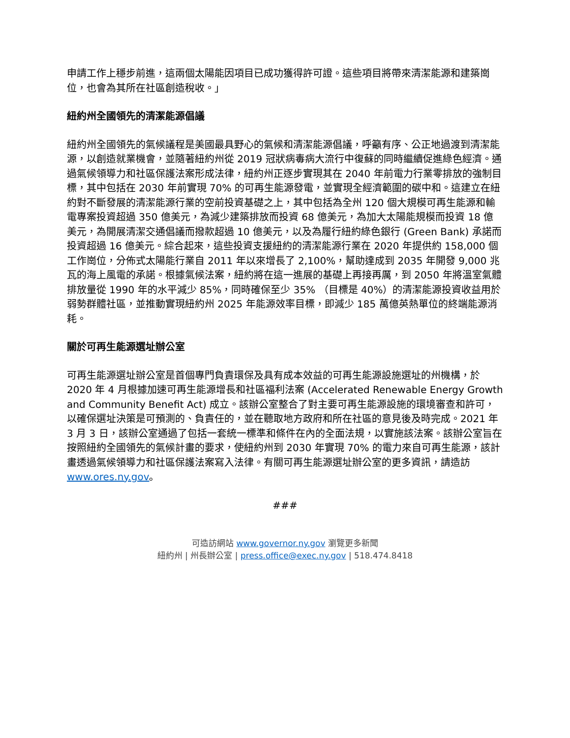申請工作上穩步前進，這兩個太陽能因項目已成功獲得許可證。這些項目將帶來清潔能源和建築崗位，也會為其所在社區創造稅收。」
紐約州全國領先的清潔能源倡議
紐約州全國領先的氣候議程是美國最具野心的氣候和清潔能源倡議，呼籲有序、公正地過渡到清潔能源，以創造就業機會，並隨著紐約州從 2019 冠狀病毒病大流行中復蘇的同時繼續促進綠色經濟。通過氣候領導力和社區保護法案形成法律，紐約州正逐步實現其在 2040 年前電力行業零排放的強制目標，其中包括在 2030 年前實現 70% 的可再生能源發電，並實現全經濟範圍的碳中和。這建立在紐約對不斷發展的清潔能源行業的空前投資基礎之上，其中包括為全州 120 個大規模可再生能源和輸電專案投資超過 350 億美元，為減少建築排放而投資 68 億美元，為加大太陽能規模而投資 18 億美元，為開展清潔交通倡議而撥款超過 10 億美元，以及為履行紐約綠色銀行 (Green Bank) 承諾而投資超過 16 億美元。綜合起來，這些投資支援紐約的清潔能源行業在 2020 年提供約 158,000 個工作崗位，分佈式太陽能行業自 2011 年以來增長了 2,100%，幫助達成到 2035 年開發 9,000 兆瓦的海上風電的承諾。根據氣候法案，紐約將在這一進展的基礎上再接再厲，到 2050 年將溫室氣體排放量從 1990 年的水平減少 85%，同時確保至少 35% （目標是 40%）的清潔能源投資收益用於弱勢群體社區，並推動實現紐約州 2025 年能源效率目標，即減少 185 萬億英熱單位的終端能源消耗。
關於可再生能源選址辦公室
可再生能源選址辦公室是首個專門負責環保及具有成本效益的可再生能源設施選址的州機構，於 2020 年 4 月根據加速可再生能源增長和社區福利法案 (Accelerated Renewable Energy Growth and Community Benefit Act) 成立。該辦公室整合了對主要可再生能源設施的環境審查和許可，以確保選址決策是可預測的、負責任的，並在聽取地方政府和所在社區的意見後及時完成。2021 年 3 月 3 日，該辦公室通過了包括一套統一標準和條件在內的全面法規，以實施該法案。該辦公室旨在按照紐約全國領先的氣候計畫的要求，使紐約州到 2030 年實現 70% 的電力來自可再生能源，該計畫透過氣候領導力和社區保護法案寫入法律。有關可再生能源選址辦公室的更多資訊，請造訪 www.ores.ny.gov。
###
可造訪網站 www.governor.ny.gov 瀏覽更多新聞
紐約州 | 州長辦公室 | press.office@exec.ny.gov | 518.474.8418